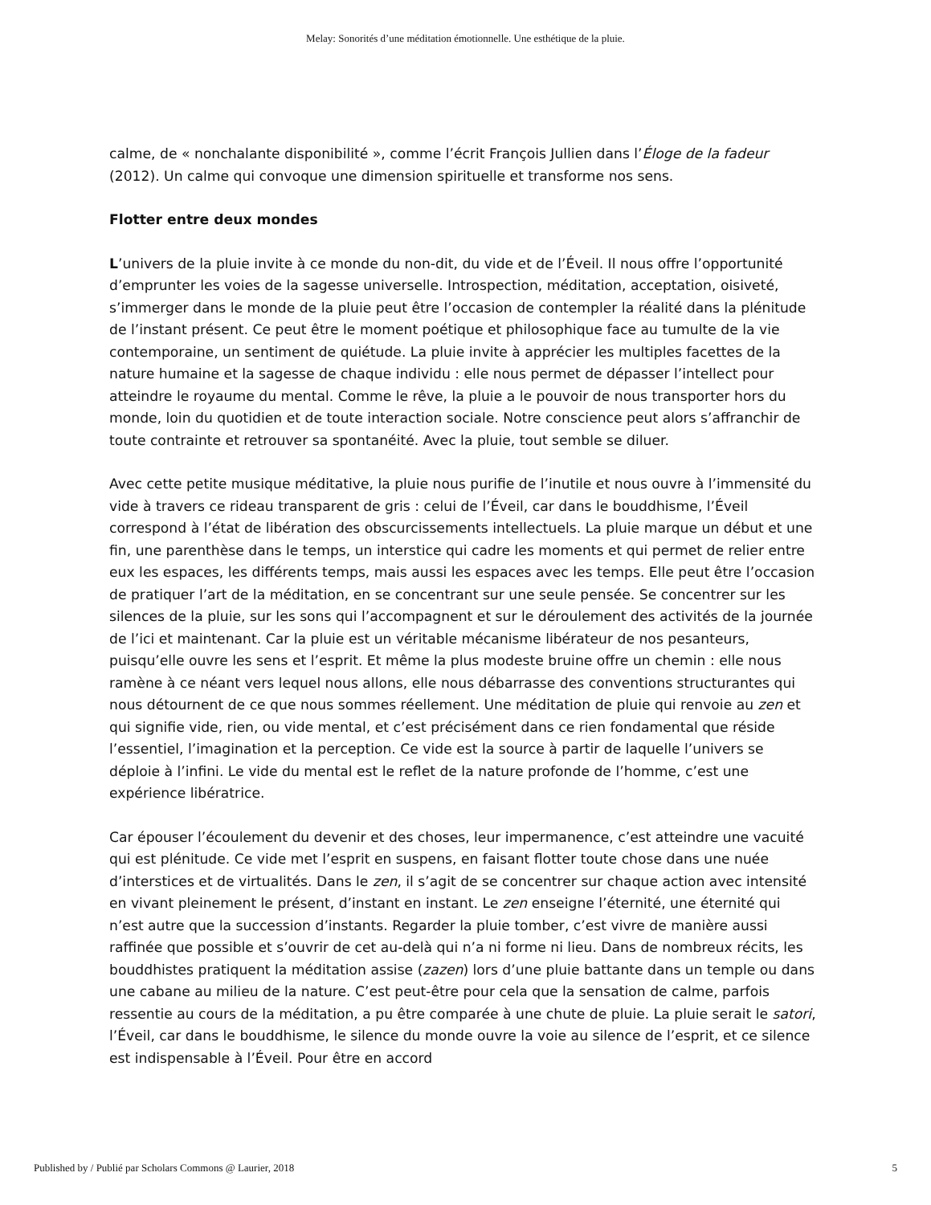Melay: Sonorités d’une méditation émotionnelle. Une esthétique de la pluie.
calme, de « nonchalante disponibilité », comme l’écrit François Jullien dans l’Éloge de la fadeur (2012). Un calme qui convoque une dimension spirituelle et transforme nos sens.
Flotter entre deux mondes
L’univers de la pluie invite à ce monde du non-dit, du vide et de l’Éveil. Il nous offre l’opportunité d’emprunter les voies de la sagesse universelle. Introspection, méditation, acceptation, oisiveté, s’immerger dans le monde de la pluie peut être l’occasion de contempler la réalité dans la plénitude de l’instant présent. Ce peut être le moment poétique et philosophique face au tumulte de la vie contemporaine, un sentiment de quiétude. La pluie invite à apprécier les multiples facettes de la nature humaine et la sagesse de chaque individu : elle nous permet de dépasser l’intellect pour atteindre le royaume du mental. Comme le rêve, la pluie a le pouvoir de nous transporter hors du monde, loin du quotidien et de toute interaction sociale. Notre conscience peut alors s’affranchir de toute contrainte et retrouver sa spontanéité. Avec la pluie, tout semble se diluer.
Avec cette petite musique méditative, la pluie nous purifie de l’inutile et nous ouvre à l’immensité du vide à travers ce rideau transparent de gris : celui de l’Éveil, car dans le bouddhisme, l’Éveil correspond à l’état de libération des obscurcissements intellectuels. La pluie marque un début et une fin, une parenthèse dans le temps, un interstice qui cadre les moments et qui permet de relier entre eux les espaces, les différents temps, mais aussi les espaces avec les temps. Elle peut être l’occasion de pratiquer l’art de la méditation, en se concentrant sur une seule pensée. Se concentrer sur les silences de la pluie, sur les sons qui l’accompagnent et sur le déroulement des activités de la journée de l’ici et maintenant. Car la pluie est un véritable mécanisme libérateur de nos pesanteurs, puisqu’elle ouvre les sens et l’esprit. Et même la plus modeste bruine offre un chemin : elle nous ramène à ce néant vers lequel nous allons, elle nous débarrasse des conventions structurantes qui nous détournent de ce que nous sommes réellement. Une méditation de pluie qui renvoie au zen et qui signifie vide, rien, ou vide mental, et c’est précisément dans ce rien fondamental que réside l’essentiel, l’imagination et la perception. Ce vide est la source à partir de laquelle l’univers se déploie à l’infini. Le vide du mental est le reflet de la nature profonde de l’homme, c’est une expérience libératrice.
Car épouser l’écoulement du devenir et des choses, leur impermanence, c’est atteindre une vacuité qui est plénitude. Ce vide met l’esprit en suspens, en faisant flotter toute chose dans une nuée d’interstices et de virtualités. Dans le zen, il s’agit de se concentrer sur chaque action avec intensité en vivant pleinement le présent, d’instant en instant. Le zen enseigne l’éternité, une éternité qui n’est autre que la succession d’instants. Regarder la pluie tomber, c’est vivre de manière aussi raffinée que possible et s’ouvrir de cet au-delà qui n’a ni forme ni lieu. Dans de nombreux récits, les bouddhistes pratiquent la méditation assise (zazen) lors d’une pluie battante dans un temple ou dans une cabane au milieu de la nature. C’est peut-être pour cela que la sensation de calme, parfois ressentie au cours de la méditation, a pu être comparée à une chute de pluie. La pluie serait le satori, l’Éveil, car dans le bouddhisme, le silence du monde ouvre la voie au silence de l’esprit, et ce silence est indispensable à l’Éveil. Pour être en accord
Published by / Publié par Scholars Commons @ Laurier, 2018 5